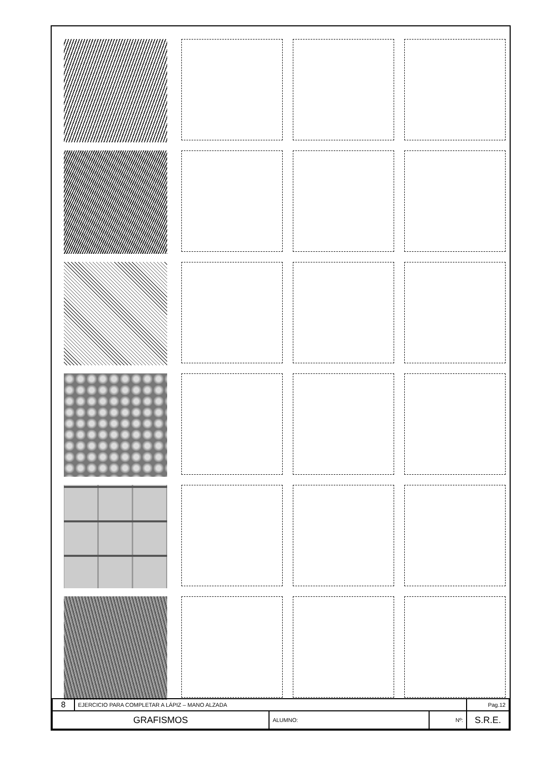| 8 | EJERCICIO PARA COMPLETAR A LÁPIZ – MANO ALZADA | | | Pag.12 |
| GRAFISMOS | | ALUMNO: | Nº: | S.R.E. |